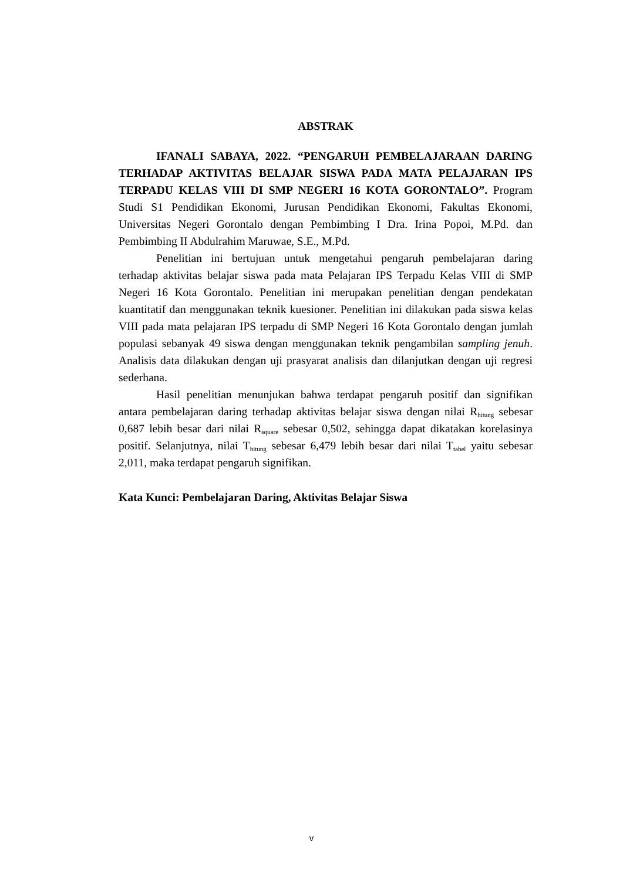ABSTRAK
IFANALI SABAYA, 2022. “PENGARUH PEMBELAJARAAN DARING TERHADAP AKTIVITAS BELAJAR SISWA PADA MATA PELAJARAN IPS TERPADU KELAS VIII DI SMP NEGERI 16 KOTA GORONTALO”. Program Studi S1 Pendidikan Ekonomi, Jurusan Pendidikan Ekonomi, Fakultas Ekonomi, Universitas Negeri Gorontalo dengan Pembimbing I Dra. Irina Popoi, M.Pd. dan Pembimbing II Abdulrahim Maruwae, S.E., M.Pd.
Penelitian ini bertujuan untuk mengetahui pengaruh pembelajaran daring terhadap aktivitas belajar siswa pada mata Pelajaran IPS Terpadu Kelas VIII di SMP Negeri 16 Kota Gorontalo. Penelitian ini merupakan penelitian dengan pendekatan kuantitatif dan menggunakan teknik kuesioner. Penelitian ini dilakukan pada siswa kelas VIII pada mata pelajaran IPS terpadu di SMP Negeri 16 Kota Gorontalo dengan jumlah populasi sebanyak 49 siswa dengan menggunakan teknik pengambilan sampling jenuh. Analisis data dilakukan dengan uji prasyarat analisis dan dilanjutkan dengan uji regresi sederhana.
Hasil penelitian menunjukan bahwa terdapat pengaruh positif dan signifikan antara pembelajaran daring terhadap aktivitas belajar siswa dengan nilai R<sub>hitung</sub> sebesar 0,687 lebih besar dari nilai R<sub>square</sub> sebesar 0,502, sehingga dapat dikatakan korelasinya positif. Selanjutnya, nilai T<sub>hitung</sub> sebesar 6,479 lebih besar dari nilai T<sub>tabel</sub> yaitu sebesar 2,011, maka terdapat pengaruh signifikan.
Kata Kunci: Pembelajaran Daring, Aktivitas Belajar Siswa
v